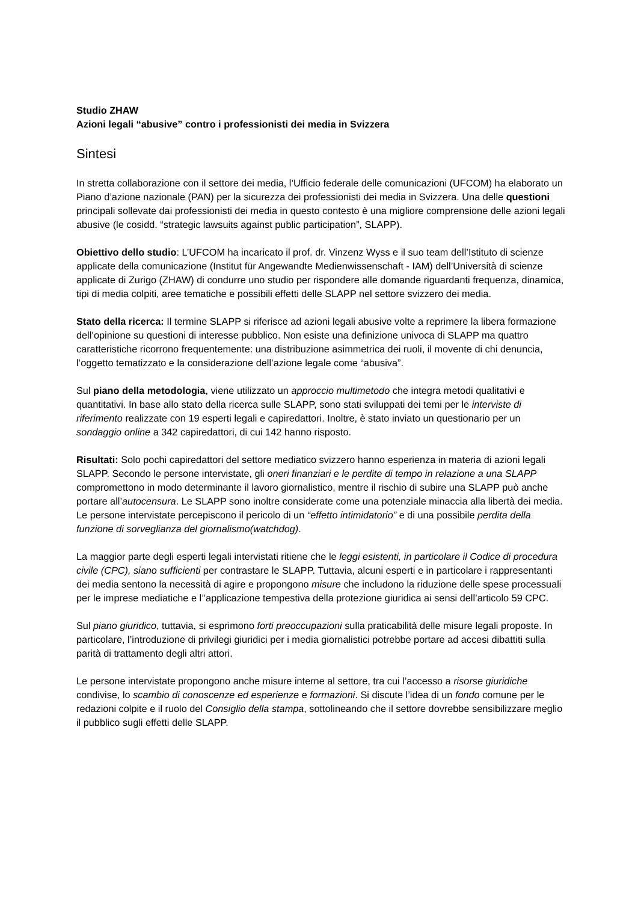Studio ZHAW
Azioni legali “abusive” contro i professionisti dei media in Svizzera
Sintesi
In stretta collaborazione con il settore dei media, l’Ufficio federale delle comunicazioni (UFCOM) ha elaborato un Piano d’azione nazionale (PAN) per la sicurezza dei professionisti dei media in Svizzera. Una delle questioni principali sollevate dai professionisti dei media in questo contesto è una migliore comprensione delle azioni legali abusive (le cosidd. “strategic lawsuits against public participation”, SLAPP).
Obiettivo dello studio: L’UFCOM ha incaricato il prof. dr. Vinzenz Wyss e il suo team dell’Istituto di scienze applicate della comunicazione (Institut für Angewandte Medienwissenschaft - IAM) dell’Università di scienze applicate di Zurigo (ZHAW) di condurre uno studio per rispondere alle domande riguardanti frequenza, dinamica, tipi di media colpiti, aree tematiche e possibili effetti delle SLAPP nel settore svizzero dei media.
Stato della ricerca: Il termine SLAPP si riferisce ad azioni legali abusive volte a reprimere la libera formazione dell’opinione su questioni di interesse pubblico. Non esiste una definizione univoca di SLAPP ma quattro caratteristiche ricorrono frequentemente: una distribuzione asimmetrica dei ruoli, il movente di chi denuncia, l’oggetto tematizzato e la considerazione dell’azione legale come “abusiva”.
Sul piano della metodologia, viene utilizzato un approccio multimetodo che integra metodi qualitativi e quantitativi. In base allo stato della ricerca sulle SLAPP, sono stati sviluppati dei temi per le interviste di riferimento realizzate con 19 esperti legali e capiredattori. Inoltre, è stato inviato un questionario per un sondaggio online a 342 capiredattori, di cui 142 hanno risposto.
Risultati: Solo pochi capiredattori del settore mediatico svizzero hanno esperienza in materia di azioni legali SLAPP. Secondo le persone intervistate, gli oneri finanziari e le perdite di tempo in relazione a una SLAPP compromettono in modo determinante il lavoro giornalistico, mentre il rischio di subire una SLAPP può anche portare all’autocensura. Le SLAPP sono inoltre considerate come una potenziale minaccia alla libertà dei media. Le persone intervistate percepiscono il pericolo di un “effetto intimidatorio” e di una possibile perdita della funzione di sorveglianza del giornalismo(watchdog).
La maggior parte degli esperti legali intervistati ritiene che le leggi esistenti, in particolare il Codice di procedura civile (CPC), siano sufficienti per contrastare le SLAPP. Tuttavia, alcuni esperti e in particolare i rappresentanti dei media sentono la necessità di agire e propongono misure che includono la riduzione delle spese processuali per le imprese mediatiche e l’’applicazione tempestiva della protezione giuridica ai sensi dell’articolo 59 CPC.
Sul piano giuridico, tuttavia, si esprimono forti preoccupazioni sulla praticabilità delle misure legali proposte. In particolare, l’introduzione di privilegi giuridici per i media giornalistici potrebbe portare ad accesi dibattiti sulla parità di trattamento degli altri attori.
Le persone intervistate propongono anche misure interne al settore, tra cui l’accesso a risorse giuridiche condivise, lo scambio di conoscenze ed esperienze e formazioni. Si discute l’idea di un fondo comune per le redazioni colpite e il ruolo del Consiglio della stampa, sottolineando che il settore dovrebbe sensibilizzare meglio il pubblico sugli effetti delle SLAPP.